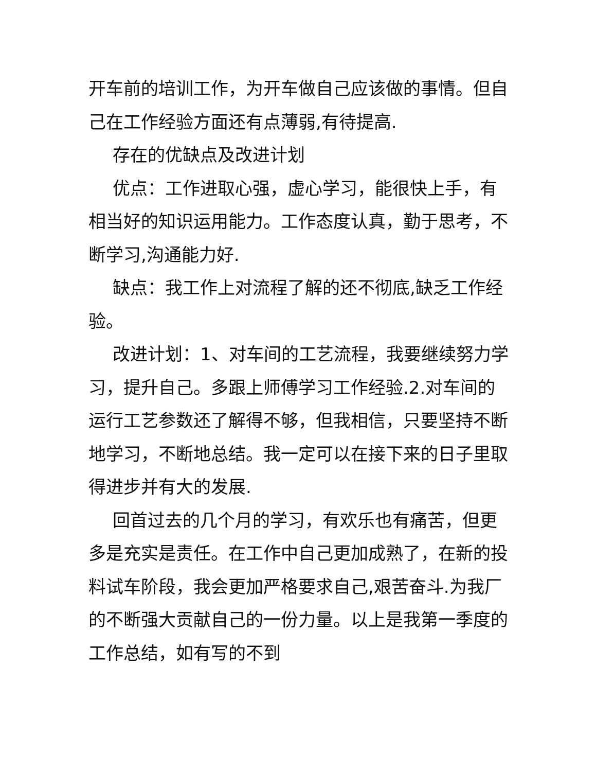开车前的培训工作，为开车做自己应该做的事情。但自己在工作经验方面还有点薄弱,有待提高.
存在的优缺点及改进计划
优点：工作进取心强，虚心学习，能很快上手，有相当好的知识运用能力。工作态度认真，勤于思考，不断学习,沟通能力好.
缺点：我工作上对流程了解的还不彻底,缺乏工作经验。
改进计划：1、对车间的工艺流程，我要继续努力学习，提升自己。多跟上师傅学习工作经验.2.对车间的运行工艺参数还了解得不够，但我相信，只要坚持不断地学习，不断地总结。我一定可以在接下来的日子里取得进步并有大的发展.
回首过去的几个月的学习，有欢乐也有痛苦，但更多是充实是责任。在工作中自己更加成熟了，在新的投料试车阶段，我会更加严格要求自己,艰苦奋斗.为我厂的不断强大贡献自己的一份力量。以上是我第一季度的工作总结，如有写的不到